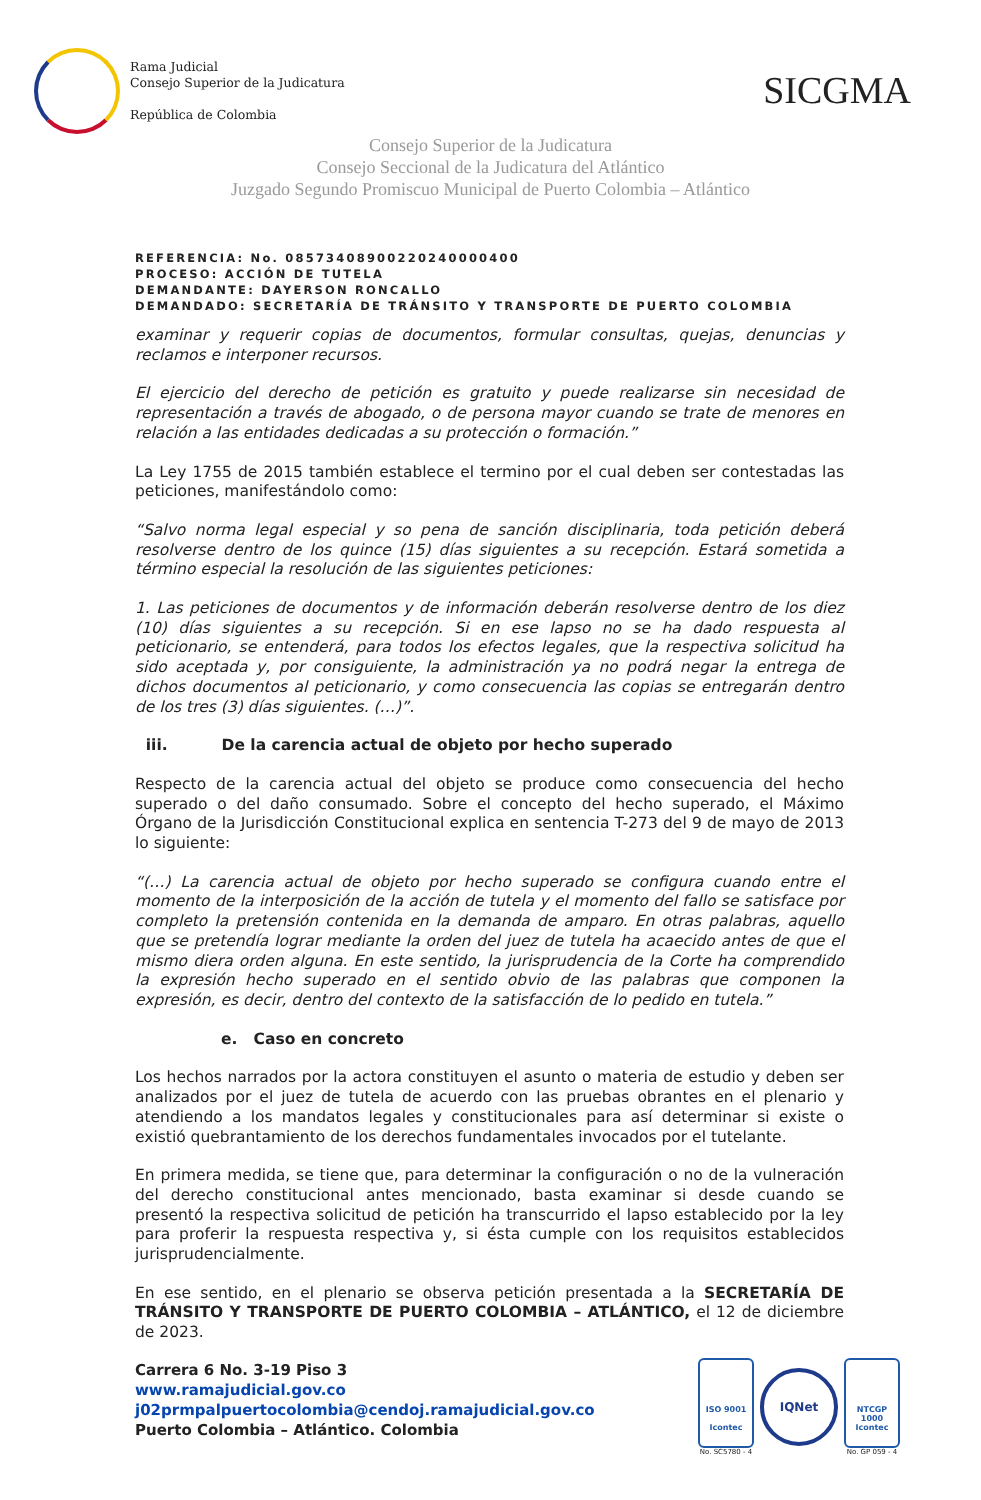Rama Judicial
Consejo Superior de la Judicatura
República de Colombia
SICGMA
Consejo Superior de la Judicatura
Consejo Seccional de la Judicatura del Atlántico
Juzgado Segundo Promiscuo Municipal de Puerto Colombia – Atlántico
REFERENCIA: No. 08573408900220240000400
PROCESO: ACCIÓN DE TUTELA
DEMANDANTE: DAYERSON RONCALLO
DEMANDADO: SECRETARÍA DE TRÁNSITO Y TRANSPORTE DE PUERTO COLOMBIA
examinar y requerir copias de documentos, formular consultas, quejas, denuncias y reclamos e interponer recursos.
El ejercicio del derecho de petición es gratuito y puede realizarse sin necesidad de representación a través de abogado, o de persona mayor cuando se trate de menores en relación a las entidades dedicadas a su protección o formación.”
La Ley 1755 de 2015 también establece el termino por el cual deben ser contestadas las peticiones, manifestándolo como:
“Salvo norma legal especial y so pena de sanción disciplinaria, toda petición deberá resolverse dentro de los quince (15) días siguientes a su recepción. Estará sometida a término especial la resolución de las siguientes peticiones:
1. Las peticiones de documentos y de información deberán resolverse dentro de los diez (10) días siguientes a su recepción. Si en ese lapso no se ha dado respuesta al peticionario, se entenderá, para todos los efectos legales, que la respectiva solicitud ha sido aceptada y, por consiguiente, la administración ya no podrá negar la entrega de dichos documentos al peticionario, y como consecuencia las copias se entregarán dentro de los tres (3) días siguientes. (…)”.
iii. De la carencia actual de objeto por hecho superado
Respecto de la carencia actual del objeto se produce como consecuencia del hecho superado o del daño consumado. Sobre el concepto del hecho superado, el Máximo Órgano de la Jurisdicción Constitucional explica en sentencia T-273 del 9 de mayo de 2013 lo siguiente:
“(…) La carencia actual de objeto por hecho superado se configura cuando entre el momento de la interposición de la acción de tutela y el momento del fallo se satisface por completo la pretensión contenida en la demanda de amparo. En otras palabras, aquello que se pretendía lograr mediante la orden del juez de tutela ha acaecido antes de que el mismo diera orden alguna. En este sentido, la jurisprudencia de la Corte ha comprendido la expresión hecho superado en el sentido obvio de las palabras que componen la expresión, es decir, dentro del contexto de la satisfacción de lo pedido en tutela.”
e. Caso en concreto
Los hechos narrados por la actora constituyen el asunto o materia de estudio y deben ser analizados por el juez de tutela de acuerdo con las pruebas obrantes en el plenario y atendiendo a los mandatos legales y constitucionales para así determinar si existe o existió quebrantamiento de los derechos fundamentales invocados por el tutelante.
En primera medida, se tiene que, para determinar la configuración o no de la vulneración del derecho constitucional antes mencionado, basta examinar si desde cuando se presentó la respectiva solicitud de petición ha transcurrido el lapso establecido por la ley para proferir la respuesta respectiva y, si ésta cumple con los requisitos establecidos jurisprudencialmente.
En ese sentido, en el plenario se observa petición presentada a la SECRETARÍA DE TRÁNSITO Y TRANSPORTE DE PUERTO COLOMBIA – ATLÁNTICO, el 12 de diciembre de 2023.
Carrera 6 No. 3-19 Piso 3
www.ramajudicial.gov.co
j02prmpalpuertocolombia@cendoj.ramajudicial.gov.co
Puerto Colombia – Atlántico. Colombia
ISO 9001
Icontec
No. SC5780 - 4
IQNet
NTCGP
1000
Icontec
No. GP 059 - 4